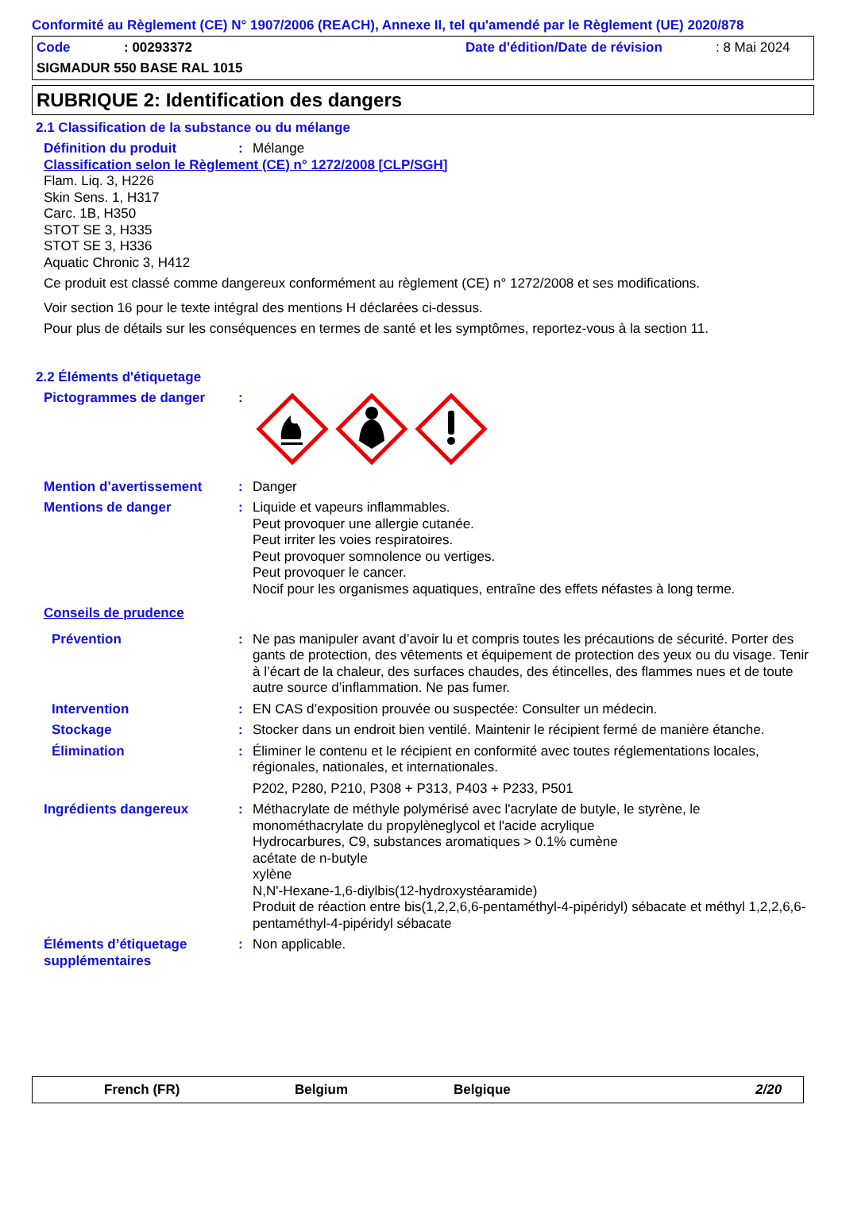Conformité au Règlement (CE) N° 1907/2006 (REACH), Annexe II, tel qu'amendé par le Règlement (UE) 2020/878
Code: 00293372 Date d'édition/Date de révision: 8 Mai 2024
SIGMADUR 550 BASE RAL 1015
RUBRIQUE 2: Identification des dangers
2.1 Classification de la substance ou du mélange
Définition du produit: Mélange
Classification selon le Règlement (CE) n° 1272/2008 [CLP/SGH]
Flam. Liq. 3, H226
Skin Sens. 1, H317
Carc. 1B, H350
STOT SE 3, H335
STOT SE 3, H336
Aquatic Chronic 3, H412
Ce produit est classé comme dangereux conformément au règlement (CE) n° 1272/2008 et ses modifications.
Voir section 16 pour le texte intégral des mentions H déclarées ci-dessus.
Pour plus de détails sur les conséquences en termes de santé et les symptômes, reportez-vous à la section 11.
2.2 Éléments d'étiquetage
Pictogrammes de danger:
Mention d’avertissement: Danger
Mentions de danger: Liquide et vapeurs inflammables.
Peut provoquer une allergie cutanée.
Peut irriter les voies respiratoires.
Peut provoquer somnolence ou vertiges.
Peut provoquer le cancer.
Nocif pour les organismes aquatiques, entraîne des effets néfastes à long terme.
Conseils de prudence
Prévention: Ne pas manipuler avant d’avoir lu et compris toutes les précautions de sécurité. Porter des gants de protection, des vêtements et équipement de protection des yeux ou du visage. Tenir à l’écart de la chaleur, des surfaces chaudes, des étincelles, des flammes nues et de toute autre source d’inflammation. Ne pas fumer.
Intervention: EN CAS d’exposition prouvée ou suspectée: Consulter un médecin.
Stockage: Stocker dans un endroit bien ventilé. Maintenir le récipient fermé de manière étanche.
Élimination: Éliminer le contenu et le récipient en conformité avec toutes réglementations locales, régionales, nationales, et internationales.
P202, P280, P210, P308 + P313, P403 + P233, P501
Ingrédients dangereux: Méthacrylate de méthyle polymérisé avec l'acrylate de butyle, le styrène, le monométhacrylate du propylèneglycol et l'acide acrylique
Hydrocarbures, C9, substances aromatiques > 0.1% cumène
acétate de n-butyle
xylène
N,N'-Hexane-1,6-diylbis(12-hydroxystéaramide)
Produit de réaction entre bis(1,2,2,6,6-pentaméthyl-4-pipéridyl) sébacate et méthyl 1,2,2,6,6-pentaméthyl-4-pipéridyl sébacate
Éléments d’étiquetage supplémentaires: Non applicable.
French (FR) Belgium Belgique 2/20